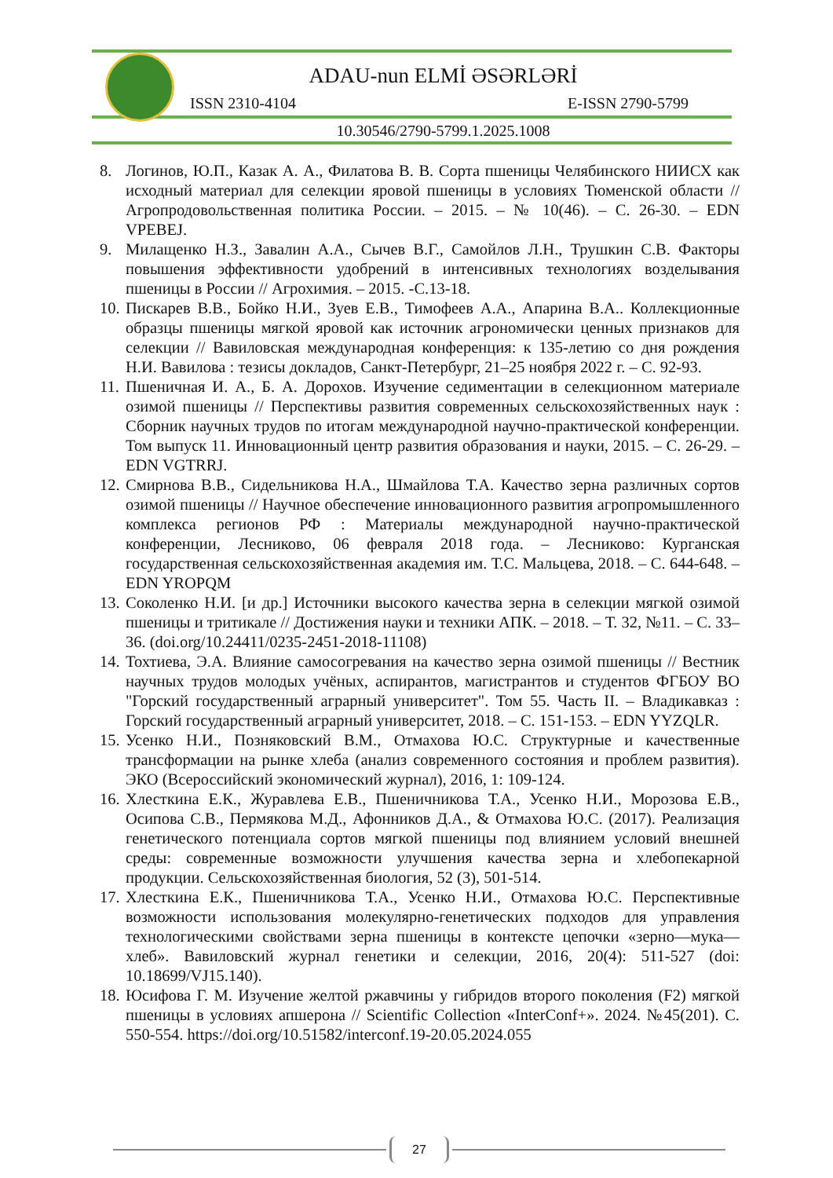ADAU-nun ELMİ ƏSƏRLƏRİ
ISSN 2310-4104 E-ISSN 2790-5799
10.30546/2790-5799.1.2025.1008
8. Логинов, Ю.П., Казак А. А., Филатова В. В. Сорта пшеницы Челябинского НИИСХ как исходный материал для селекции яровой пшеницы в условиях Тюменской области // Агропродовольственная политика России. – 2015. – № 10(46). – С. 26-30. – EDN VPEBEJ.
9. Милащенко Н.З., Завалин А.А., Сычев В.Г., Самойлов Л.Н., Трушкин С.В. Факторы повышения эффективности удобрений в интенсивных технологиях возделывания пшеницы в России // Агрохимия. – 2015. -С.13-18.
10. Пискарев В.В., Бойко Н.И., Зуев Е.В., Тимофеев А.А., Апарина В.А.. Коллекционные образцы пшеницы мягкой яровой как источник агрономически ценных признаков для селекции // Вавиловская международная конференция: к 135-летию со дня рождения Н.И. Вавилова : тезисы докладов, Санкт-Петербург, 21–25 ноября 2022 г. – С. 92-93.
11. Пшеничная И. А., Б. А. Дорохов. Изучение седиментации в селекционном материале озимой пшеницы // Перспективы развития современных сельскохозяйственных наук : Сборник научных трудов по итогам международной научно-практической конференции. Том выпуск 11. Инновационный центр развития образования и науки, 2015. – С. 26-29. – EDN VGTRRJ.
12. Смирнова В.В., Сидельникова Н.А., Шмайлова Т.А. Качество зерна различных сортов озимой пшеницы // Научное обеспечение инновационного развития агропромышленного комплекса регионов РФ : Материалы международной научно-практической конференции, Лесниково, 06 февраля 2018 года. – Лесниково: Курганская государственная сельскохозяйственная академия им. Т.С. Мальцева, 2018. – С. 644-648. – EDN YROPQM
13. Соколенко Н.И. [и др.] Источники высокого качества зерна в селекции мягкой озимой пшеницы и тритикале // Достижения науки и техники АПК. – 2018. – Т. 32, №11. – С. 33–36. (doi.org/10.24411/0235-2451-2018-11108)
14. Тохтиева, Э.А. Влияние самосогревания на качество зерна озимой пшеницы // Вестник научных трудов молодых учёных, аспирантов, магистрантов и студентов ФГБОУ ВО "Горский государственный аграрный университет". Том 55. Часть II. – Владикавказ : Горский государственный аграрный университет, 2018. – С. 151-153. – EDN YYZQLR.
15. Усенко Н.И., Позняковский В.М., Отмахова Ю.С. Структурные и качественные трансформации на рынке хлеба (анализ современного состояния и проблем развития). ЭКО (Всероссийский экономический журнал), 2016, 1: 109-124.
16. Хлесткина Е.К., Журавлева Е.В., Пшеничникова Т.А., Усенко Н.И., Морозова Е.В., Осипова С.В., Пермякова М.Д., Афонников Д.А., & Отмахова Ю.С. (2017). Реализация генетического потенциала сортов мягкой пшеницы под влиянием условий внешней среды: современные возможности улучшения качества зерна и хлебопекарной продукции. Сельскохозяйственная биология, 52 (3), 501-514.
17. Хлесткина Е.К., Пшеничникова Т.А., Усенко Н.И., Отмахова Ю.С. Перспективные возможности использования молекулярно-генетических подходов для управления технологическими свойствами зерна пшеницы в контексте цепочки «зерно—мука—хлеб». Вавиловский журнал генетики и селекции, 2016, 20(4): 511-527 (doi: 10.18699/VJ15.140).
18. Юсифова Г. М. Изучение желтой ржавчины у гибридов второго поколения (F2) мягкой пшеницы в условиях апшерона // Scientific Collection «InterConf+». 2024. №45(201). С. 550-554. https://doi.org/10.51582/interconf.19-20.05.2024.055
27